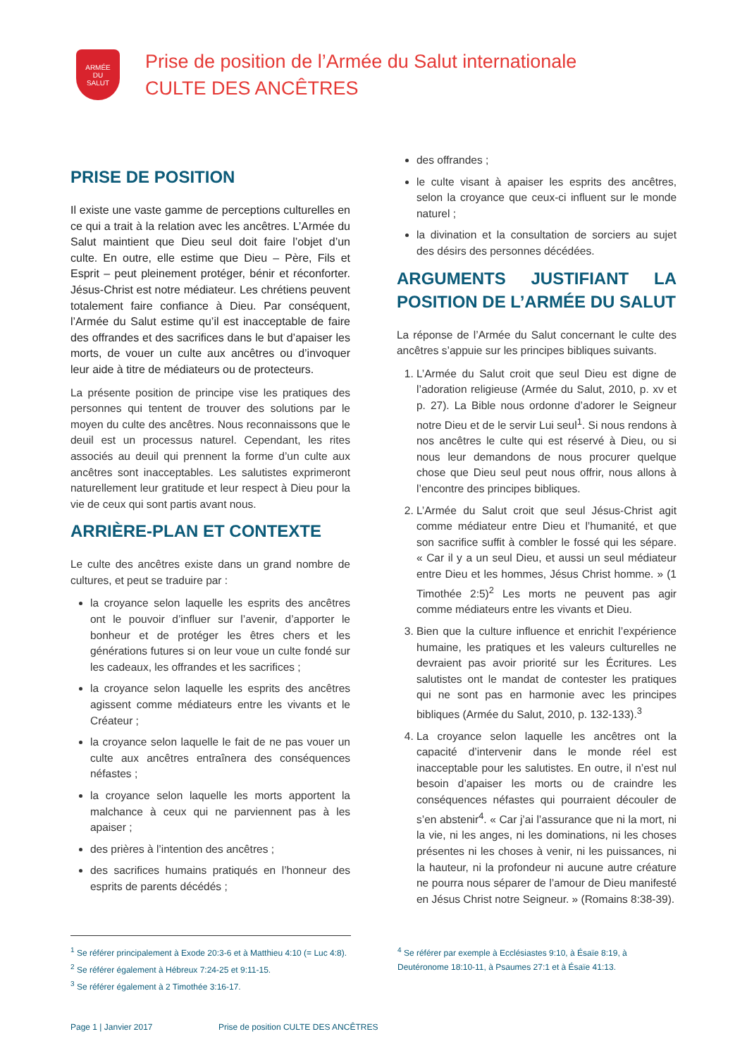ARMÉE
DU
SALUT
Prise de position de l’Armée du Salut internationale
CULTE DES ANCÊTRES
PRISE DE POSITION
Il existe une vaste gamme de perceptions culturelles en ce qui a trait à la relation avec les ancêtres. L’Armée du Salut maintient que Dieu seul doit faire l’objet d’un culte. En outre, elle estime que Dieu – Père, Fils et Esprit – peut pleinement protéger, bénir et réconforter. Jésus-Christ est notre médiateur. Les chrétiens peuvent totalement faire confiance à Dieu. Par conséquent, l’Armée du Salut estime qu’il est inacceptable de faire des offrandes et des sacrifices dans le but d’apaiser les morts, de vouer un culte aux ancêtres ou d’invoquer leur aide à titre de médiateurs ou de protecteurs.
La présente position de principe vise les pratiques des personnes qui tentent de trouver des solutions par le moyen du culte des ancêtres. Nous reconnaissons que le deuil est un processus naturel. Cependant, les rites associés au deuil qui prennent la forme d’un culte aux ancêtres sont inacceptables. Les salutistes exprimeront naturellement leur gratitude et leur respect à Dieu pour la vie de ceux qui sont partis avant nous.
ARRIÈRE-PLAN ET CONTEXTE
Le culte des ancêtres existe dans un grand nombre de cultures, et peut se traduire par :
la croyance selon laquelle les esprits des ancêtres ont le pouvoir d’influer sur l’avenir, d’apporter le bonheur et de protéger les êtres chers et les générations futures si on leur voue un culte fondé sur les cadeaux, les offrandes et les sacrifices ;
la croyance selon laquelle les esprits des ancêtres agissent comme médiateurs entre les vivants et le Créateur ;
la croyance selon laquelle le fait de ne pas vouer un culte aux ancêtres entraînera des conséquences néfastes ;
la croyance selon laquelle les morts apportent la malchance à ceux qui ne parviennent pas à les apaiser ;
des prières à l’intention des ancêtres ;
des sacrifices humains pratiqués en l’honneur des esprits de parents décédés ;
des offrandes ;
le culte visant à apaiser les esprits des ancêtres, selon la croyance que ceux-ci influent sur le monde naturel ;
la divination et la consultation de sorciers au sujet des désirs des personnes décédées.
ARGUMENTS JUSTIFIANT LA POSITION DE L’ARMÉE DU SALUT
La réponse de l’Armée du Salut concernant le culte des ancêtres s’appuie sur les principes bibliques suivants.
1. L’Armée du Salut croit que seul Dieu est digne de l’adoration religieuse (Armée du Salut, 2010, p. xv et p. 27). La Bible nous ordonne d’adorer le Seigneur notre Dieu et de le servir Lui seul<sup>1</sup>. Si nous rendons à nos ancêtres le culte qui est réservé à Dieu, ou si nous leur demandons de nous procurer quelque chose que Dieu seul peut nous offrir, nous allons à l’encontre des principes bibliques.
2. L’Armée du Salut croit que seul Jésus-Christ agit comme médiateur entre Dieu et l’humanité, et que son sacrifice suffit à combler le fossé qui les sépare. « Car il y a un seul Dieu, et aussi un seul médiateur entre Dieu et les hommes, Jésus Christ homme. » (1 Timothée 2:5)<sup>2</sup> Les morts ne peuvent pas agir comme médiateurs entre les vivants et Dieu.
3. Bien que la culture influence et enrichit l’expérience humaine, les pratiques et les valeurs culturelles ne devraient pas avoir priorité sur les Écritures. Les salutistes ont le mandat de contester les pratiques qui ne sont pas en harmonie avec les principes bibliques (Armée du Salut, 2010, p. 132-133).<sup>3</sup>
4. La croyance selon laquelle les ancêtres ont la capacité d’intervenir dans le monde réel est inacceptable pour les salutistes. En outre, il n’est nul besoin d’apaiser les morts ou de craindre les conséquences néfastes qui pourraient découler de s’en abstenir<sup>4</sup>. « Car j’ai l’assurance que ni la mort, ni la vie, ni les anges, ni les dominations, ni les choses présentes ni les choses à venir, ni les puissances, ni la hauteur, ni la profondeur ni aucune autre créature ne pourra nous séparer de l’amour de Dieu manifesté en Jésus Christ notre Seigneur. » (Romains 8:38-39).
<sup>1</sup> Se référer principalement à Exode 20:3-6 et à Matthieu 4:10 (= Luc 4:8).
<sup>2</sup> Se référer également à Hébreux 7:24-25 et 9:11-15.
<sup>3</sup> Se référer également à 2 Timothée 3:16-17.
<sup>4</sup> Se référer par exemple à Ecclésiastes 9:10, à Ésaïe 8:19, à Deutéronome 18:10-11, à Psaumes 27:1 et à Ésaïe 41:13.
Page 1 | Janvier 2017 Prise de position CULTE DES ANCÊTRES